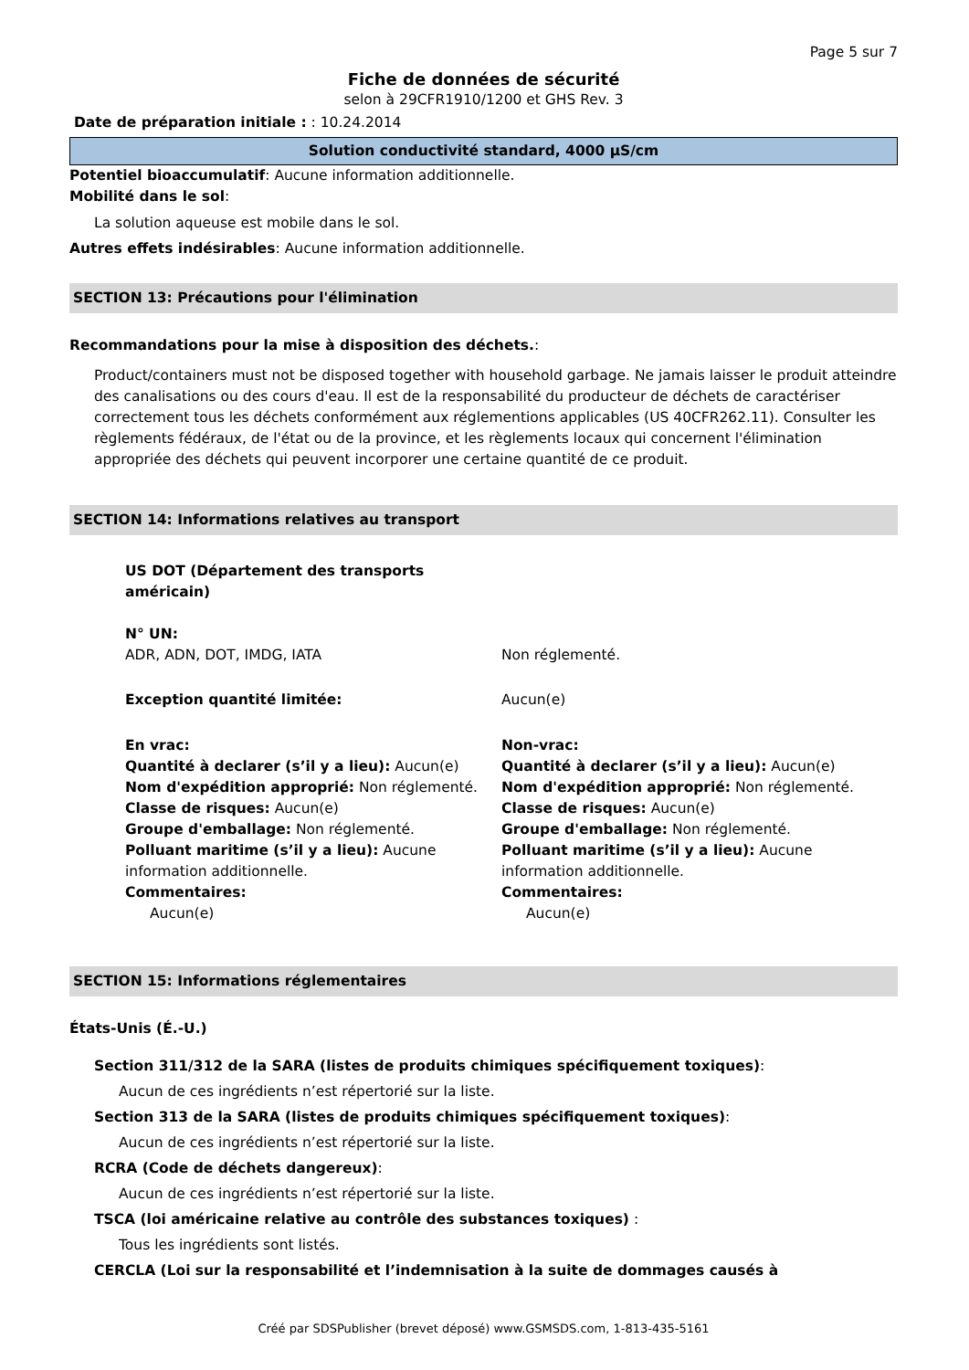Page 5 sur 7
Fiche de données de sécurité
selon à 29CFR1910/1200 et GHS Rev. 3
Date de préparation initiale : : 10.24.2014
Solution conductivité standard, 4000 µS/cm
Potentiel bioaccumulatif: Aucune information additionnelle.
Mobilité dans le sol:
La solution aqueuse est mobile dans le sol.
Autres effets indésirables: Aucune information additionnelle.
SECTION 13: Précautions pour l'élimination
Recommandations pour la mise à disposition des déchets.:
Product/containers must not be disposed together with household garbage. Ne jamais laisser le produit atteindre des canalisations ou des cours d'eau. Il est de la responsabilité du producteur de déchets de caractériser correctement tous les déchets conformément aux réglementions applicables (US 40CFR262.11). Consulter les règlements fédéraux, de l'état ou de la province, et les règlements locaux qui concernent l'élimination appropriée des déchets qui peuvent incorporer une certaine quantité de ce produit.
SECTION 14: Informations relatives au transport
US DOT (Département des transports américain)
N° UN:
ADR, ADN, DOT, IMDG, IATA
Non réglementé.
Exception quantité limitée: Aucun(e)
En vrac:
Quantité à declarer (s’il y a lieu): Aucun(e)
Nom d'expédition approprié: Non réglementé.
Classe de risques: Aucun(e)
Groupe d'emballage: Non réglementé.
Polluant maritime (s’il y a lieu): Aucune information additionnelle.
Commentaires:
Aucun(e)
Non-vrac:
Quantité à declarer (s’il y a lieu): Aucun(e)
Nom d'expédition approprié: Non réglementé.
Classe de risques: Aucun(e)
Groupe d'emballage: Non réglementé.
Polluant maritime (s’il y a lieu): Aucune information additionnelle.
Commentaires:
Aucun(e)
SECTION 15: Informations réglementaires
États-Unis (É.-U.)
Section 311/312 de la SARA (listes de produits chimiques spécifiquement toxiques):
Aucun de ces ingrédients n’est répertorié sur la liste.
Section 313 de la SARA (listes de produits chimiques spécifiquement toxiques):
Aucun de ces ingrédients n’est répertorié sur la liste.
RCRA (Code de déchets dangereux):
Aucun de ces ingrédients n’est répertorié sur la liste.
TSCA (loi américaine relative au contrôle des substances toxiques) :
Tous les ingrédients sont listés.
CERCLA (Loi sur la responsabilité et l’indemnisation à la suite de dommages causés à
Créé par SDSPublisher (brevet déposé) www.GSMSDS.com, 1-813-435-5161